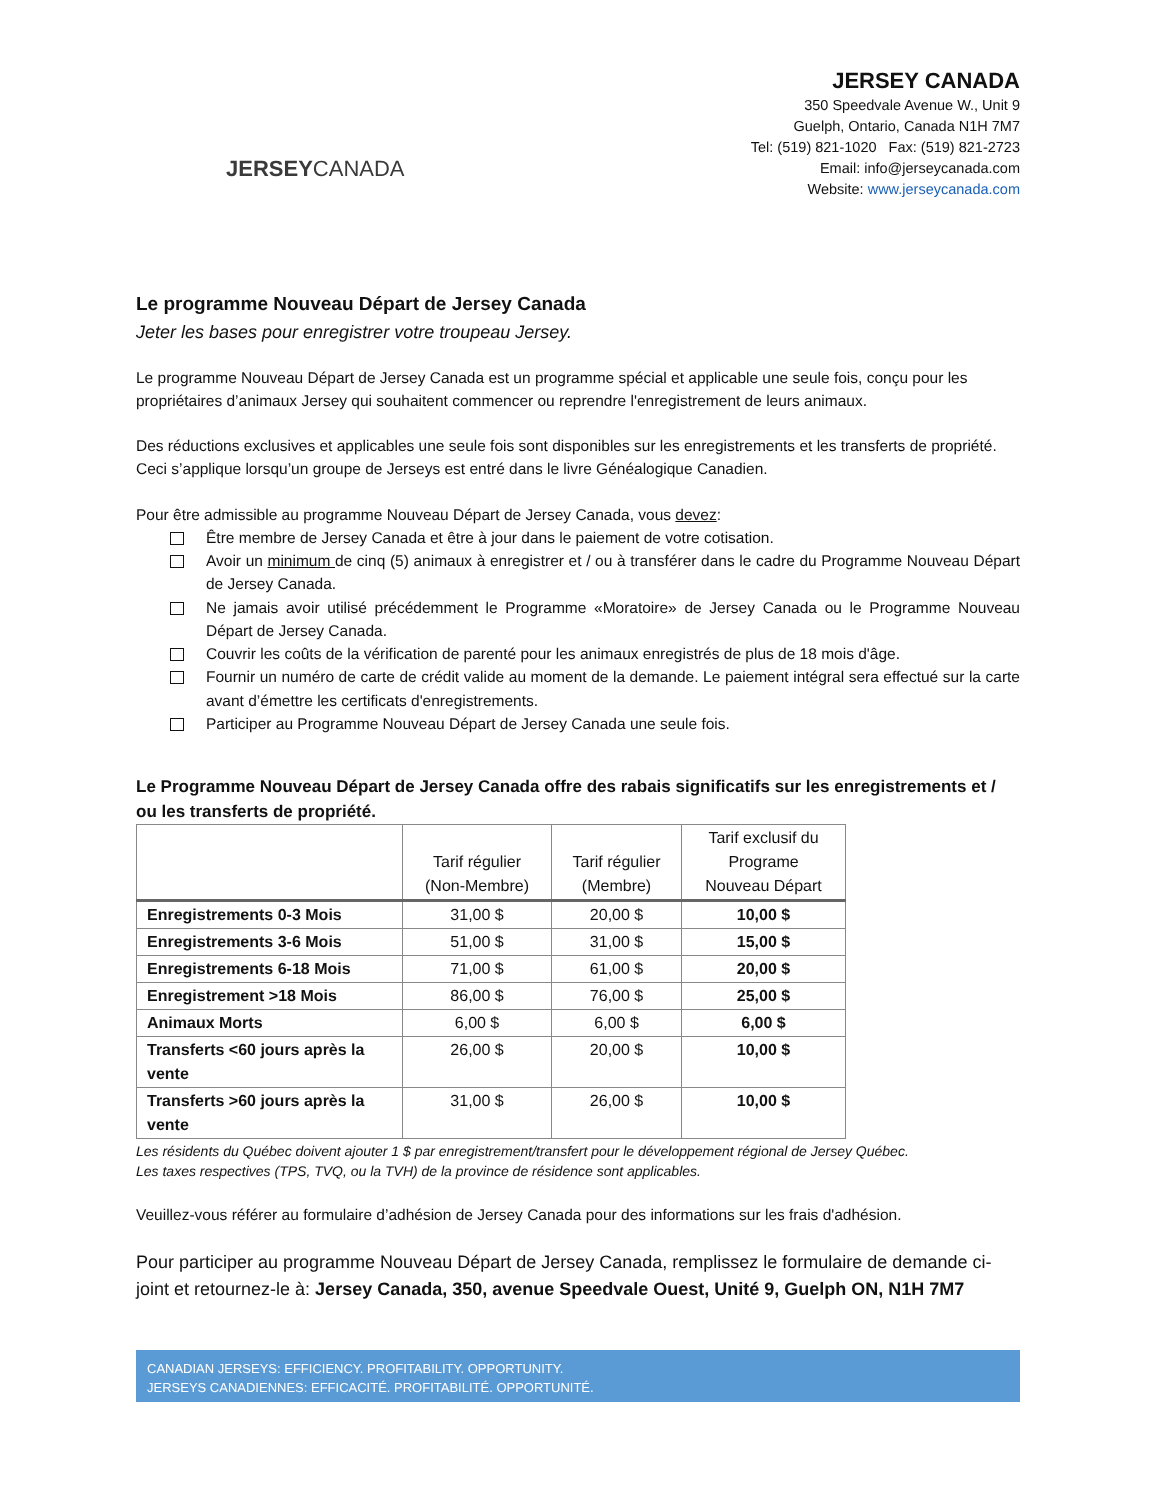JERSEYCANADA
JERSEY CANADA
350 Speedvale Avenue W., Unit 9
Guelph, Ontario, Canada N1H 7M7
Tel: (519) 821-1020 Fax: (519) 821-2723
Email: info@jerseycanada.com
Website: www.jerseycanada.com
Le programme Nouveau Départ de Jersey Canada
Jeter les bases pour enregistrer votre troupeau Jersey.
Le programme Nouveau Départ de Jersey Canada est un programme spécial et applicable une seule fois, conçu pour les propriétaires d’animaux Jersey qui souhaitent commencer ou reprendre l'enregistrement de leurs animaux.
Des réductions exclusives et applicables une seule fois sont disponibles sur les enregistrements et les transferts de propriété. Ceci s’applique lorsqu’un groupe de Jerseys est entré dans le livre Généalogique Canadien.
Pour être admissible au programme Nouveau Départ de Jersey Canada, vous devez:
Être membre de Jersey Canada et être à jour dans le paiement de votre cotisation.
Avoir un minimum de cinq (5) animaux à enregistrer et / ou à transférer dans le cadre du Programme Nouveau Départ de Jersey Canada.
Ne jamais avoir utilisé précédemment le Programme «Moratoire» de Jersey Canada ou le Programme Nouveau Départ de Jersey Canada.
Couvrir les coûts de la vérification de parenté pour les animaux enregistrés de plus de 18 mois d'âge.
Fournir un numéro de carte de crédit valide au moment de la demande. Le paiement intégral sera effectué sur la carte avant d’émettre les certificats d'enregistrements.
Participer au Programme Nouveau Départ de Jersey Canada une seule fois.
Le Programme Nouveau Départ de Jersey Canada offre des rabais significatifs sur les enregistrements et / ou les transferts de propriété.
| | Tarif régulier (Non-Membre) | Tarif régulier (Membre) | Tarif exclusif du Programe Nouveau Départ |
| --- | --- | --- | --- |
| Enregistrements 0-3 Mois | 31,00 $ | 20,00 $ | 10,00 $ |
| Enregistrements 3-6 Mois | 51,00 $ | 31,00 $ | 15,00 $ |
| Enregistrements 6-18 Mois | 71,00 $ | 61,00 $ | 20,00 $ |
| Enregistrement >18 Mois | 86,00 $ | 76,00 $ | 25,00 $ |
| Animaux Morts | 6,00 $ | 6,00 $ | 6,00 $ |
| Transferts <60 jours après la vente | 26,00 $ | 20,00 $ | 10,00 $ |
| Transferts >60 jours après la vente | 31,00 $ | 26,00 $ | 10,00 $ |
Les résidents du Québec doivent ajouter 1 $ par enregistrement/transfert pour le développement régional de Jersey Québec.
Les taxes respectives (TPS, TVQ, ou la TVH) de la province de résidence sont applicables.
Veuillez-vous référer au formulaire d’adhésion de Jersey Canada pour des informations sur les frais d'adhésion.
Pour participer au programme Nouveau Départ de Jersey Canada, remplissez le formulaire de demande ci-joint et retournez-le à: Jersey Canada, 350, avenue Speedvale Ouest, Unité 9, Guelph ON, N1H 7M7
CANADIAN JERSEYS: EFFICIENCY. PROFITABILITY. OPPORTUNITY.
JERSEYS CANADIENNES: EFFICACITÉ. PROFITABILITÉ. OPPORTUNITÉ.